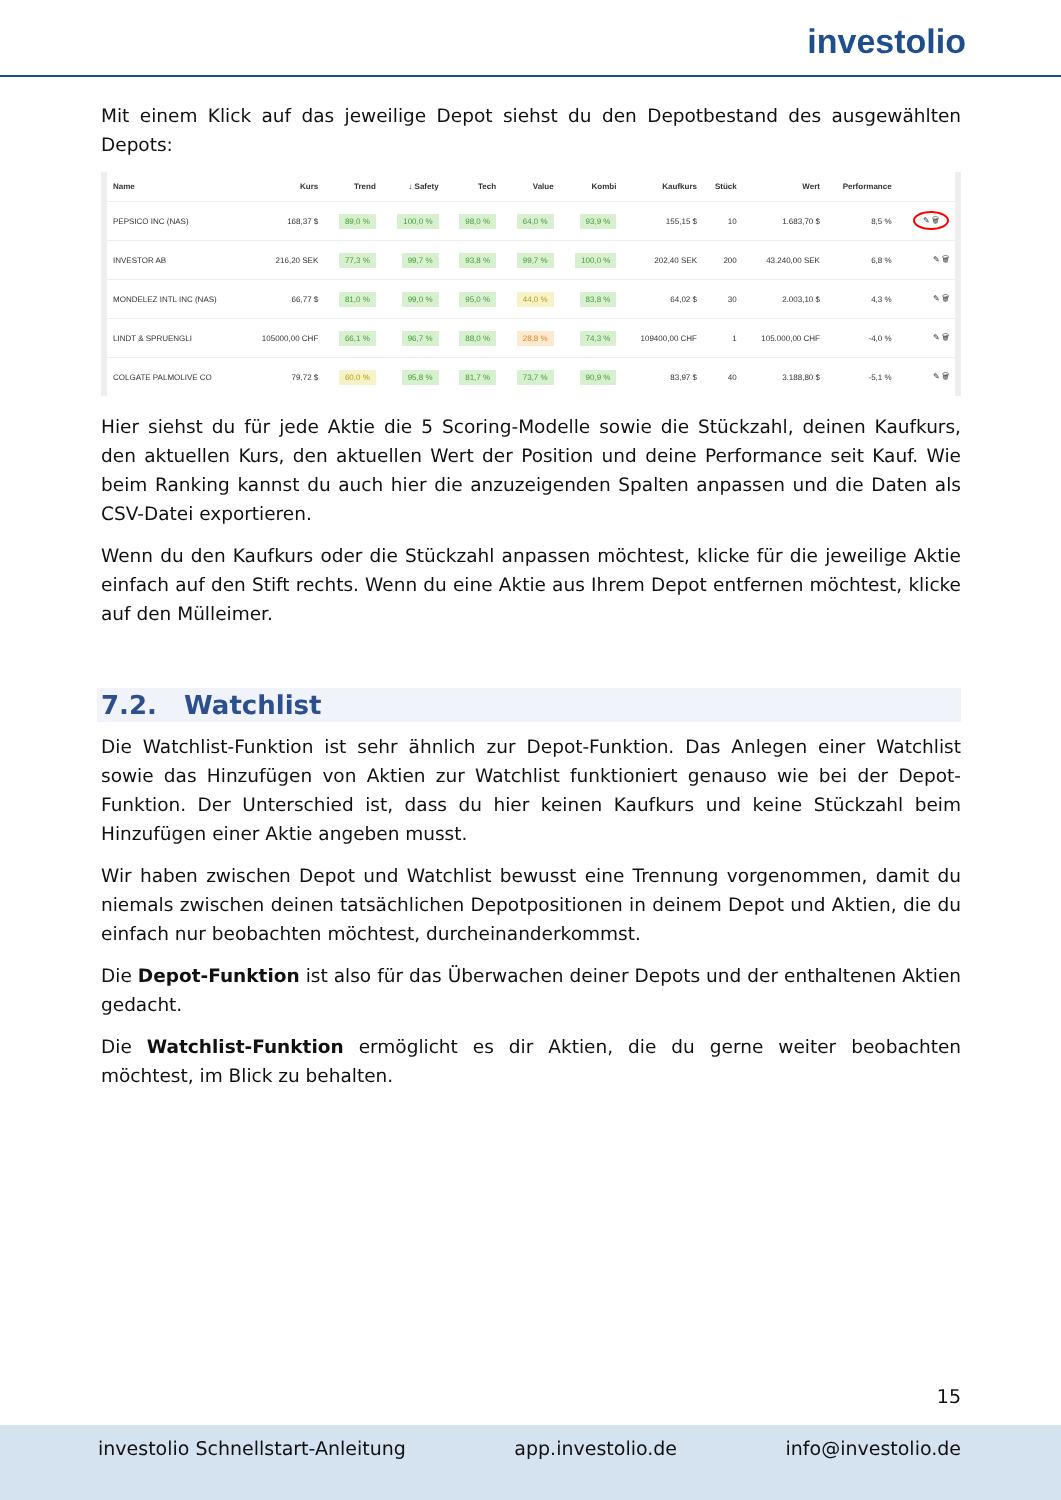investolio
Mit einem Klick auf das jeweilige Depot siehst du den Depotbestand des ausgewählten Depots:
| Name | Kurs | Trend | ↓ Safety | Tech | Value | Kombi | Kaufkurs | Stück | Wert | Performance | |
| --- | --- | --- | --- | --- | --- | --- | --- | --- | --- | --- | --- |
| PEPSICO INC (NAS) | 168,37 $ | 89,0 % | 100,0 % | 98,0 % | 64,0 % | 93,9 % | 155,15 $ | 10 | 1.683,70 $ | 8,5 % | ✎ 🗑 |
| INVESTOR AB | 216,20 SEK | 77,3 % | 99,7 % | 93,8 % | 99,7 % | 100,0 % | 202,40 SEK | 200 | 43.240,00 SEK | 6,8 % | ✎ 🗑 |
| MONDELEZ INTL INC (NAS) | 66,77 $ | 81,0 % | 99,0 % | 95,0 % | 44,0 % | 83,8 % | 64,02 $ | 30 | 2.003,10 $ | 4,3 % | ✎ 🗑 |
| LINDT & SPRUENGLI | 105000,00 CHF | 66,1 % | 96,7 % | 88,0 % | 28,8 % | 74,3 % | 109400,00 CHF | 1 | 105.000,00 CHF | -4,0 % | ✎ 🗑 |
| COLGATE PALMOLIVE CO | 79,72 $ | 60,0 % | 95,8 % | 81,7 % | 73,7 % | 90,9 % | 83,97 $ | 40 | 3.188,80 $ | -5,1 % | ✎ 🗑 |
Hier siehst du für jede Aktie die 5 Scoring-Modelle sowie die Stückzahl, deinen Kaufkurs, den aktuellen Kurs, den aktuellen Wert der Position und deine Performance seit Kauf. Wie beim Ranking kannst du auch hier die anzuzeigenden Spalten anpassen und die Daten als CSV-Datei exportieren.
Wenn du den Kaufkurs oder die Stückzahl anpassen möchtest, klicke für die jeweilige Aktie einfach auf den Stift rechts. Wenn du eine Aktie aus Ihrem Depot entfernen möchtest, klicke auf den Mülleimer.
7.2. Watchlist
Die Watchlist-Funktion ist sehr ähnlich zur Depot-Funktion. Das Anlegen einer Watchlist sowie das Hinzufügen von Aktien zur Watchlist funktioniert genauso wie bei der Depot-Funktion. Der Unterschied ist, dass du hier keinen Kaufkurs und keine Stückzahl beim Hinzufügen einer Aktie angeben musst.
Wir haben zwischen Depot und Watchlist bewusst eine Trennung vorgenommen, damit du niemals zwischen deinen tatsächlichen Depotpositionen in deinem Depot und Aktien, die du einfach nur beobachten möchtest, durcheinanderkommst.
Die Depot-Funktion ist also für das Überwachen deiner Depots und der enthaltenen Aktien gedacht.
Die Watchlist-Funktion ermöglicht es dir Aktien, die du gerne weiter beobachten möchtest, im Blick zu behalten.
15
investolio Schnellstart-Anleitung app.investolio.de info@investolio.de